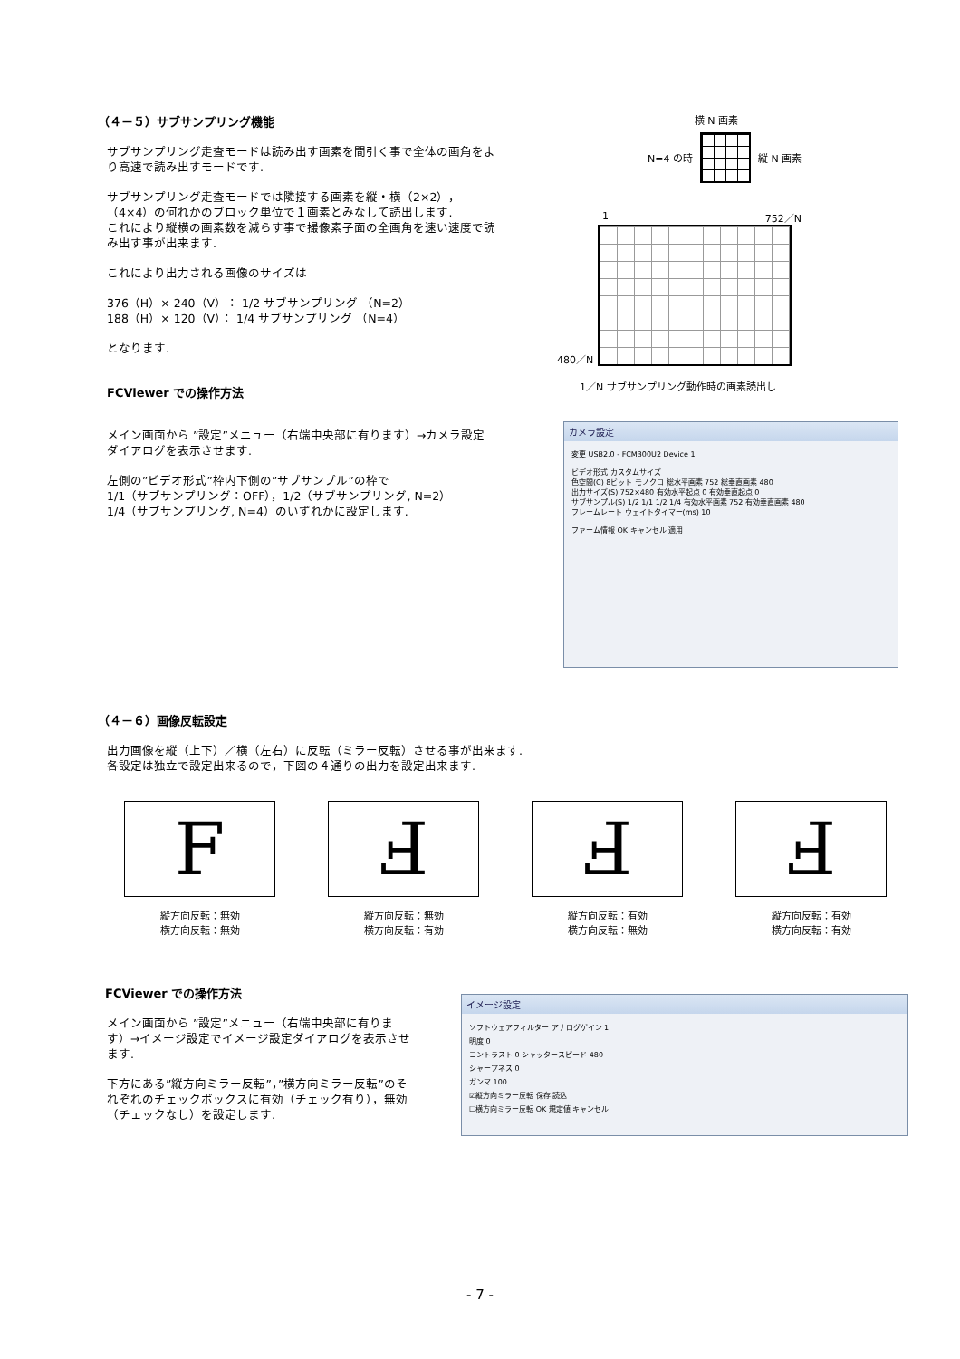（４－５）サブサンプリング機能
サブサンプリング走査モードは読み出す画素を間引く事で全体の画角をより高速で読み出すモードです.
サブサンプリング走査モードでは隣接する画素を縦・横（2×2），（4×4）の何れかのブロック単位で１画素とみなして読出します.
これにより縦横の画素数を減らす事で撮像素子面の全画角を速い速度で読み出す事が出来ます.
これにより出力される画像のサイズは
376（H）× 240（V）： 1/2 サブサンプリング （N=2）
188（H）× 120（V）： 1/4 サブサンプリング （N=4）
となります.
FCViewer での操作方法
メイン画面から ”設定”メニュー（右端中央部に有ります）→カメラ設定ダイアログを表示させます.
左側の”ビデオ形式”枠内下側の”サブサンプル”の枠で
1/1（サブサンプリング：OFF），1/2（サブサンプリング, N=2）
1/4（サブサンプリング, N=4）のいずれかに設定します.
横 N 画素
N=4 の時
縦 N 画素
1 752／N
480／N
1／N サブサンプリング動作時の画素読出し
カメラ設定
変更 USB2.0 - FCM300U2 Device 1
ビデオ形式 カスタムサイズ
色空間(C) 8ビット モノクロ 総水平画素 752 総垂直画素 480
出力サイズ(S) 752×480 有効水平起点 0 有効垂直起点 0
サブサンプル(S) 1/2 1/1 1/2 1/4 有効水平画素 752 有効垂直画素 480
フレームレート ウェイトタイマー(ms) 10
ファーム情報 OK キャンセル 適用
（４－６）画像反転設定
出力画像を縦（上下）／横（左右）に反転（ミラー反転）させる事が出来ます.
各設定は独立で設定出来るので，下図の４通りの出力を設定出来ます.
F
縦方向反転：無効
横方向反転：無効
Ⅎ
縦方向反転：無効
横方向反転：有効
Ⅎ
縦方向反転：有効
横方向反転：無効
Ⅎ
縦方向反転：有効
横方向反転：有効
FCViewer での操作方法
メイン画面から ”設定”メニュー（右端中央部に有ります）→イメージ設定でイメージ設定ダイアログを表示させます.
下方にある”縦方向ミラー反転”，”横方向ミラー反転”のそれぞれのチェックボックスに有効（チェック有り），無効（チェックなし）を設定します.
イメージ設定
ソフトウェアフィルター アナログゲイン 1
明度 0
コントラスト 0 シャッタースピード 480
シャープネス 0
ガンマ 100
☑縦方向ミラー反転 保存 読込
☐横方向ミラー反転 OK 規定値 キャンセル
- 7 -